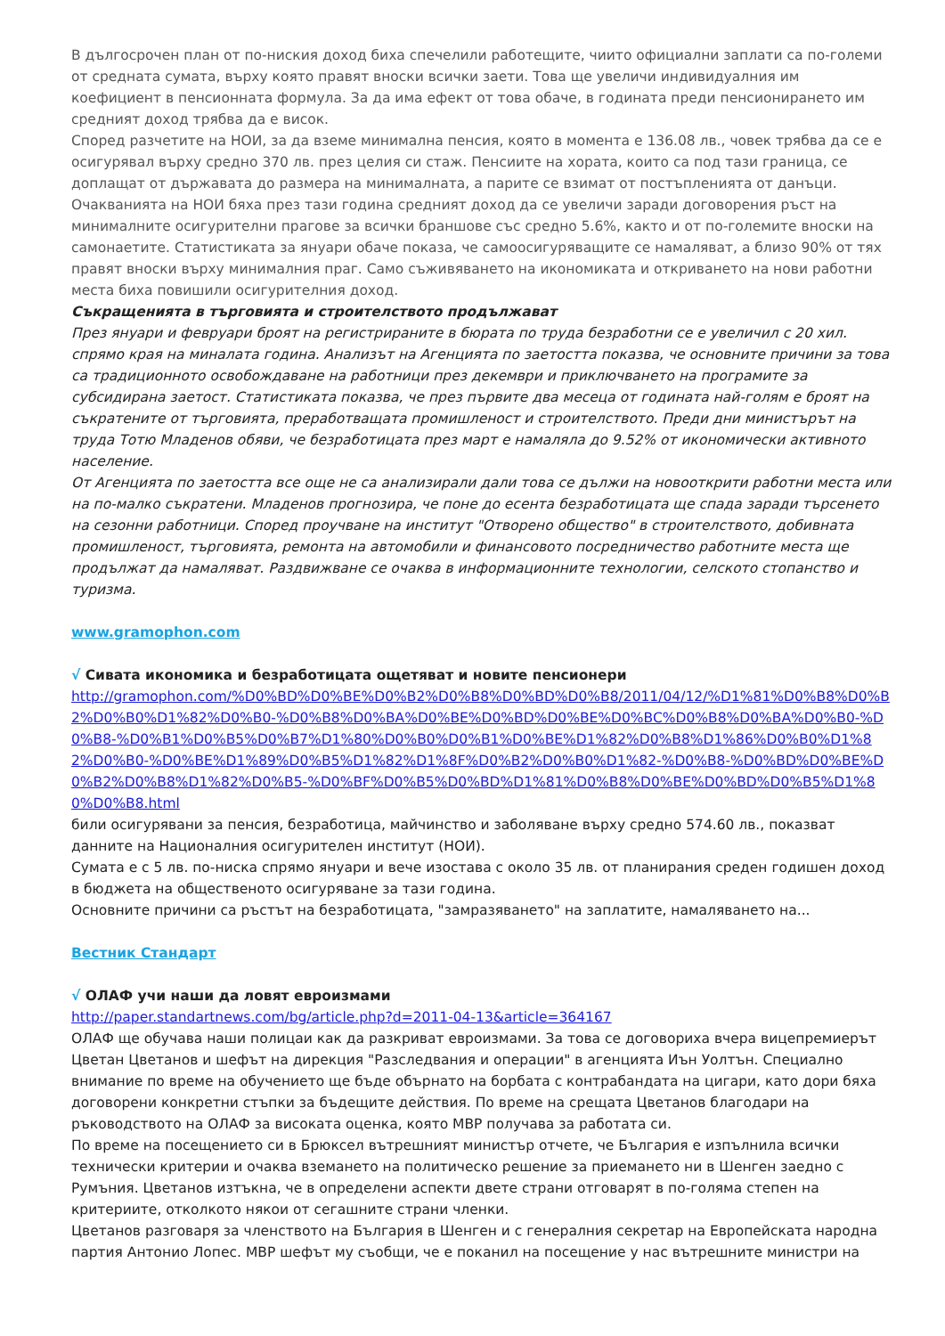В дългосрочен план от по-ниския доход биха спечелили работещите, чиито официални заплати са по-големи от средната сумата, върху която правят вноски всички заети. Това ще увеличи индивидуалния им коефициент в пенсионната формула. За да има ефект от това обаче, в годината преди пенсионирането им средният доход трябва да е висок.
Според разчетите на НОИ, за да вземе минимална пенсия, която в момента е 136.08 лв., човек трябва да се е осигурявал върху средно 370 лв. през целия си стаж. Пенсиите на хората, които са под тази граница, се доплащат от държавата до размера на минималната, а парите се взимат от постъпленията от данъци.
Очакванията на НОИ бяха през тази година средният доход да се увеличи заради договорения ръст на минималните осигурителни прагове за всички браншове със средно 5.6%, както и от по-големите вноски на самонаетите. Статистиката за януари обаче показа, че самоосигуряващите се намаляват, а близо 90% от тях правят вноски върху минималния праг. Само съживяването на икономиката и откриването на нови работни места биха повишили осигурителния доход.
Съкращенията в търговията и строителството продължават
През януари и февруари броят на регистрираните в бюрата по труда безработни се е увеличил с 20 хил. спрямо края на миналата година. Анализът на Агенцията по заетостта показва, че основните причини за това са традиционното освобождаване на работници през декември и приключването на програмите за субсидирана заетост. Статистиката показва, че през първите два месеца от годината най-голям е броят на съкратените от търговията, преработващата промишленост и строителството. Преди дни министърът на труда Тотю Младенов обяви, че безработицата през март е намаляла до 9.52% от икономически активното население.
От Агенцията по заетостта все още не са анализирали дали това се дължи на новооткрити работни места или на по-малко съкратени. Младенов прогнозира, че поне до есента безработицата ще спада заради търсенето на сезонни работници. Според проучване на институт "Отворено общество" в строителството, добивната промишленост, търговията, ремонта на автомобили и финансовото посредничество работните места ще продължат да намаляват. Раздвижване се очаква в информационните технологии, селското стопанство и туризма.
www.gramophon.com
√ Сивата икономика и безработицата ощетяват и новите пенсионери
http://gramophon.com/%D0%BD%D0%BE%D0%B2%D0%B8%D0%BD%D0%B8/2011/04/12/%D1%81%D0%B8%D0%B2%D0%B0%D1%82%D0%B0-%D0%B8%D0%BA%D0%BE%D0%BD%D0%BE%D0%BC%D0%B8%D0%BA%D0%B0-%D0%B8-%D0%B1%D0%B5%D0%B7%D1%80%D0%B0%D0%B1%D0%BE%D1%82%D0%B8%D1%86%D0%B0%D1%82%D0%B0-%D0%BE%D1%89%D0%B5%D1%82%D1%8F%D0%B2%D0%B0%D1%82-%D0%B8-%D0%BD%D0%BE%D0%B2%D0%B8%D1%82%D0%B5-%D0%BF%D0%B5%D0%BD%D1%81%D0%B8%D0%BE%D0%BD%D0%B5%D1%80%D0%B8.html
били осигурявани за пенсия, безработица, майчинство и заболяване върху средно 574.60 лв., показват данните на Националния осигурителен институт (НОИ).
Сумата е с 5 лв. по-ниска спрямо януари и вече изостава с около 35 лв. от планирания среден годишен доход в бюджета на общественото осигуряване за тази година.
Основните причини са ръстът на безработицата, "замразяването" на заплатите, намаляването на...
Вестник Стандарт
√ ОЛАФ учи наши да ловят евроизмами
http://paper.standartnews.com/bg/article.php?d=2011-04-13&article=364167
ОЛАФ ще обучава наши полицаи как да разкриват евроизмами. За това се договориха вчера вицепремиерът Цветан Цветанов и шефът на дирекция "Разследвания и операции" в агенцията Иън Уолтън. Специално внимание по време на обучението ще бъде обърнато на борбата с контрабандата на цигари, като дори бяха договорени конкретни стъпки за бъдещите действия. По време на срещата Цветанов благодари на ръководството на ОЛАФ за високата оценка, която МВР получава за работата си.
По време на посещението си в Брюксел вътрешният министър отчете, че България е изпълнила всички технически критерии и очаква вземането на политическо решение за приемането ни в Шенген заедно с Румъния. Цветанов изтъкна, че в определени аспекти двете страни отговарят в по-голяма степен на критериите, отколкото някои от сегашните страни членки.
Цветанов разговаря за членството на България в Шенген и с генералния секретар на Европейската народна партия Антонио Лопес. МВР шефът му съобщи, че е поканил на посещение у нас вътрешните министри на